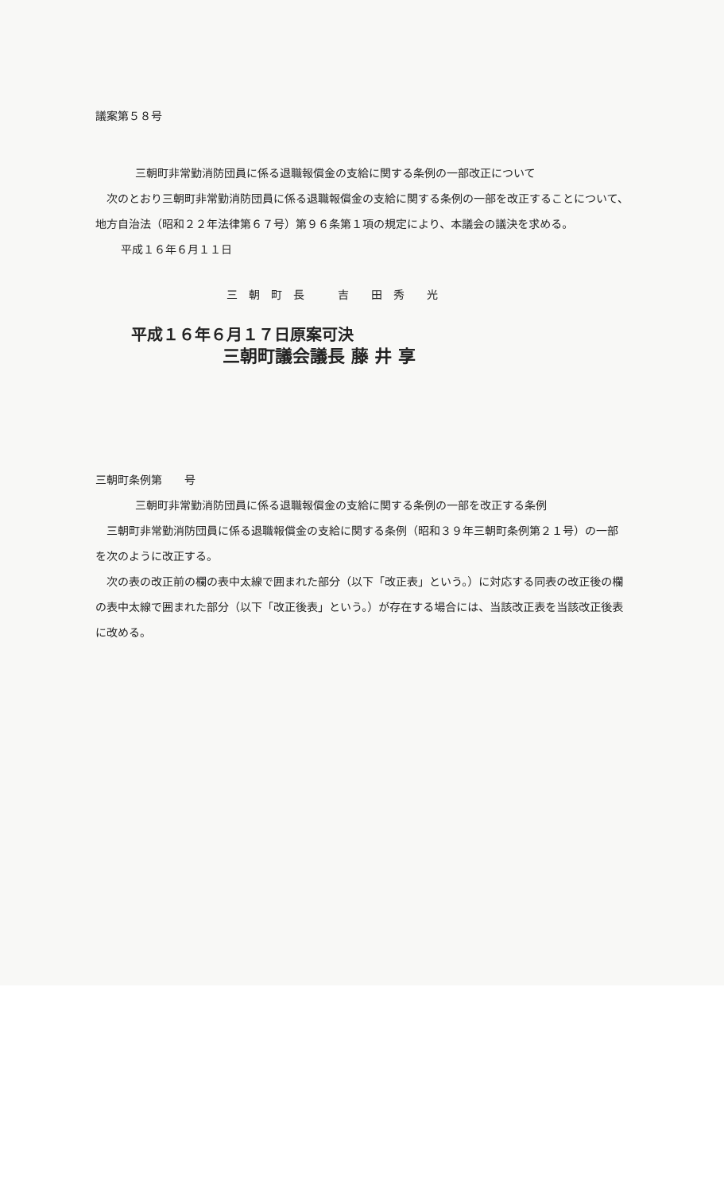議案第５８号
三朝町非常勤消防団員に係る退職報償金の支給に関する条例の一部改正について
次のとおり三朝町非常勤消防団員に係る退職報償金の支給に関する条例の一部を改正することについて、地方自治法（昭和２２年法律第６７号）第９６条第１項の規定により、本議会の議決を求める。
平成１６年６月１１日
三　朝　町　長　　　吉　　田　秀　　光
平成１６年６月１７日原案可決
三朝町議会議長 藤 井 享
三朝町条例第　　号
三朝町非常勤消防団員に係る退職報償金の支給に関する条例の一部を改正する条例
三朝町非常勤消防団員に係る退職報償金の支給に関する条例（昭和３９年三朝町条例第２１号）の一部を次のように改正する。
次の表の改正前の欄の表中太線で囲まれた部分（以下「改正表」という。）に対応する同表の改正後の欄の表中太線で囲まれた部分（以下「改正後表」という。）が存在する場合には、当該改正表を当該改正後表に改める。